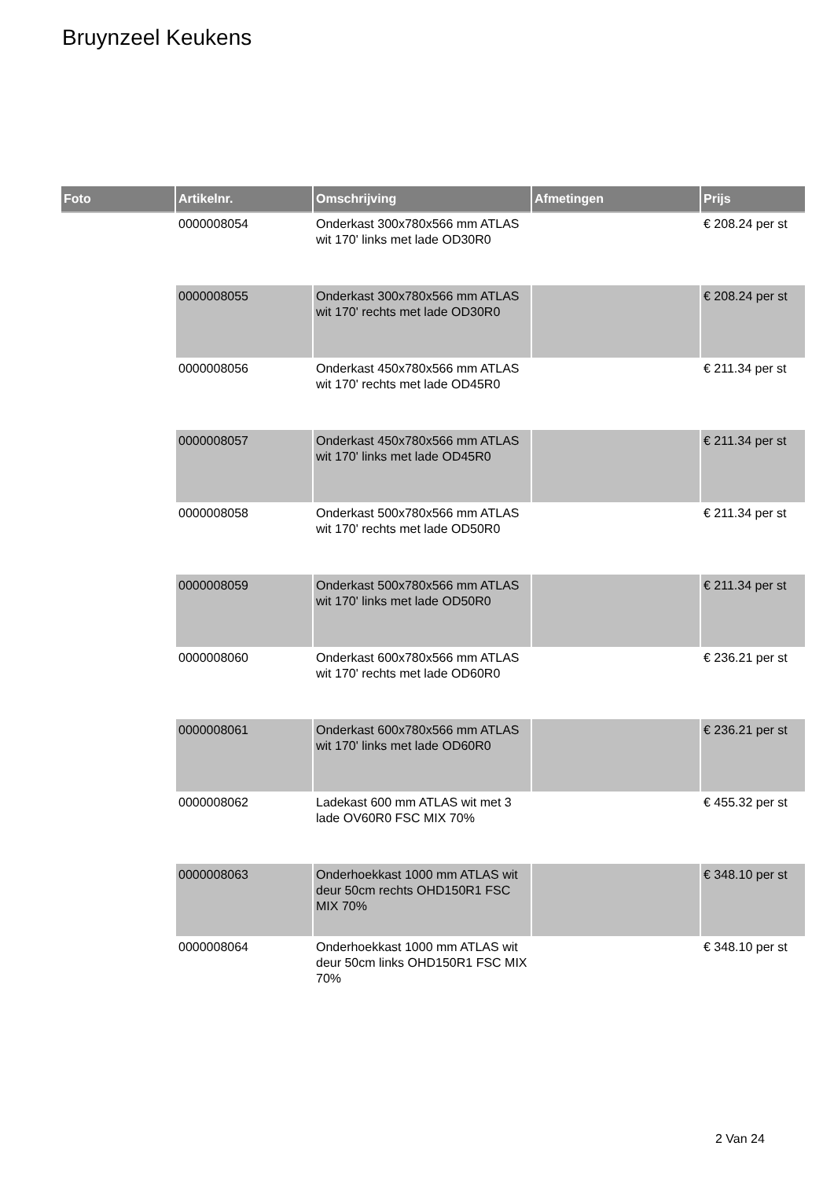Bruynzeel Keukens
| Foto | Artikelnr. | Omschrijving | Afmetingen | Prijs |
| --- | --- | --- | --- | --- |
| | 0000008054 | Onderkast 300x780x566 mm ATLAS wit 170' links met lade OD30R0 | | € 208.24 per st |
| | 0000008055 | Onderkast 300x780x566 mm ATLAS wit 170' rechts met lade OD30R0 | | € 208.24 per st |
| | 0000008056 | Onderkast 450x780x566 mm ATLAS wit 170' rechts met lade OD45R0 | | € 211.34 per st |
| | 0000008057 | Onderkast 450x780x566 mm ATLAS wit 170' links met lade OD45R0 | | € 211.34 per st |
| | 0000008058 | Onderkast 500x780x566 mm ATLAS wit 170' rechts met lade OD50R0 | | € 211.34 per st |
| | 0000008059 | Onderkast 500x780x566 mm ATLAS wit 170' links met lade OD50R0 | | € 211.34 per st |
| | 0000008060 | Onderkast 600x780x566 mm ATLAS wit 170' rechts met lade OD60R0 | | € 236.21 per st |
| | 0000008061 | Onderkast 600x780x566 mm ATLAS wit 170' links met lade OD60R0 | | € 236.21 per st |
| | 0000008062 | Ladekast 600 mm ATLAS wit met 3 lade OV60R0 FSC MIX 70% | | € 455.32 per st |
| | 0000008063 | Onderhoekkast 1000 mm ATLAS wit deur 50cm rechts OHD150R1 FSC MIX 70% | | € 348.10 per st |
| | 0000008064 | Onderhoekkast 1000 mm ATLAS wit deur 50cm links OHD150R1 FSC MIX 70% | | € 348.10 per st |
2 Van 24